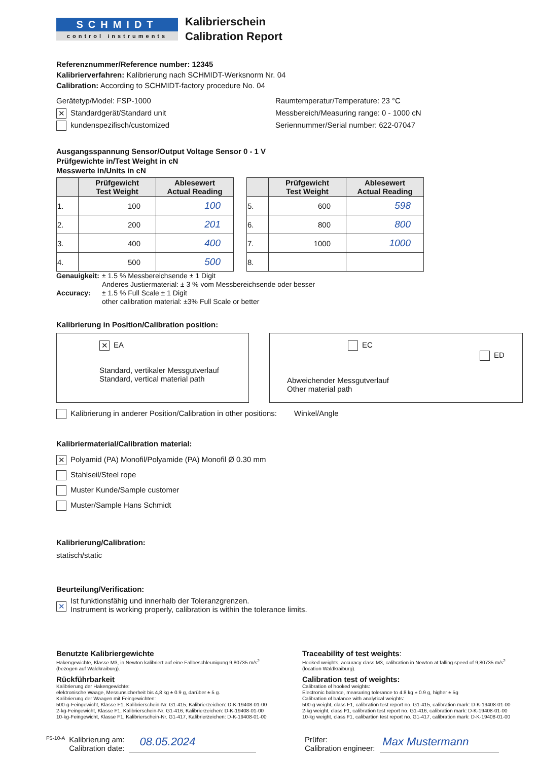SCHMIDT
control instruments
Kalibrierschein
Calibration Report
Referenznummer/Reference number: 12345
Kalibrierverfahren: Kalibrierung nach SCHMIDT-Werksnorm Nr. 04
Calibration: According to SCHMIDT-factory procedure No. 04
Gerätetyp/Model: FSP-1000
✕ Standardgerät/Standard unit
kundenspezifisch/customized
Raumtemperatur/Temperature: 23 °C
Messbereich/Measuring range: 0 - 1000 cN
Seriennummer/Serial number: 622-07047
Ausgangsspannung Sensor/Output Voltage Sensor 0 - 1 V
Prüfgewichte in/Test Weight in cN
Messwerte in/Units in cN
| | Prüfgewicht Test Weight | Ablesewert Actual Reading |
| --- | --- | --- |
| 1. | 100 | 100 |
| 2. | 200 | 201 |
| 3. | 400 | 400 |
| 4. | 500 | 500 |
| | Prüfgewicht Test Weight | Ablesewert Actual Reading |
| --- | --- | --- |
| 5. | 600 | 598 |
| 6. | 800 | 800 |
| 7. | 1000 | 1000 |
| 8. | | |
Genauigkeit:
± 1.5 % Messbereichsende ± 1 Digit
Anderes Justiermaterial: ± 3 % vom Messbereichsende oder besser
Accuracy: ± 1.5 % Full Scale ± 1 Digit
other calibration material: ±3% Full Scale or better
Kalibrierung in Position/Calibration position:
✕ EA
Standard, vertikaler Messgutverlauf
Standard, vertical material path
EC ED
Abweichender Messgutverlauf
Other material path
Kalibrierung in anderer Position/Calibration in other positions: Winkel/Angle
Kalibriermaterial/Calibration material:
✕ Polyamid (PA) Monofil/Polyamide (PA) Monofil Ø 0.30 mm
Stahlseil/Steel rope
Muster Kunde/Sample customer
Muster/Sample Hans Schmidt
Kalibrierung/Calibration:
statisch/static
Beurteilung/Verification:
✕
Ist funktionsfähig und innerhalb der Toleranzgrenzen.
Instrument is working properly, calibration is within the tolerance limits.
Benutzte Kalibriergewichte
Hakengewichte, Klasse M3, in Newton kalibriert auf eine Fallbeschleunigung 9,80735 m/s<sup>2</sup>
(bezogen auf Waldkraiburg).
Rückführbarkeit
Kalibrierung der Hakengewichte:
elektronische Waage, Messunsicherheit bis 4,8 kg ± 0.9 g, darüber ± 5 g.
Kalibrierung der Waagen mit Feingewichten:
500-g-Feingewicht, Klasse F1, Kalibrierschein-Nr. G1-415, Kalibrierzeichen: D-K-19408-01-00
2-kg-Feingewicht, Klasse F1, Kalibrierschein-Nr. G1-416, Kalibrierzeichen: D-K-19408-01-00
10-kg-Feingewicht, Klasse F1, Kalibrierschein-Nr. G1-417, Kalibrierzeichen: D-K-19408-01-00
Traceability of test weights:
Hooked weights, accuracy class M3, calibration in Newton at falling speed of 9,80735 m/s<sup>2</sup>
(location Waldkraiburg).
Calibration test of weights:
Calibration of hooked weights:
Electronic balance, measuring tolerance to 4.8 kg ± 0.9 g, higher ± 5g
Calibration of balance with analytical weights:
500-g weight, class F1, calibration test report no. G1-415, calibration mark: D-K-19408-01-00
2-kg weight, class F1, calibration test report no. G1-416, calibration mark: D-K-19408-01-00
10-kg weight, class F1, calibartion test report no. G1-417, calibration mark: D-K-19408-01-00
FS-10-A
Kalibrierung am:
Calibration date:
08.05.2024
Prüfer:
Calibration engineer:
Max Mustermann